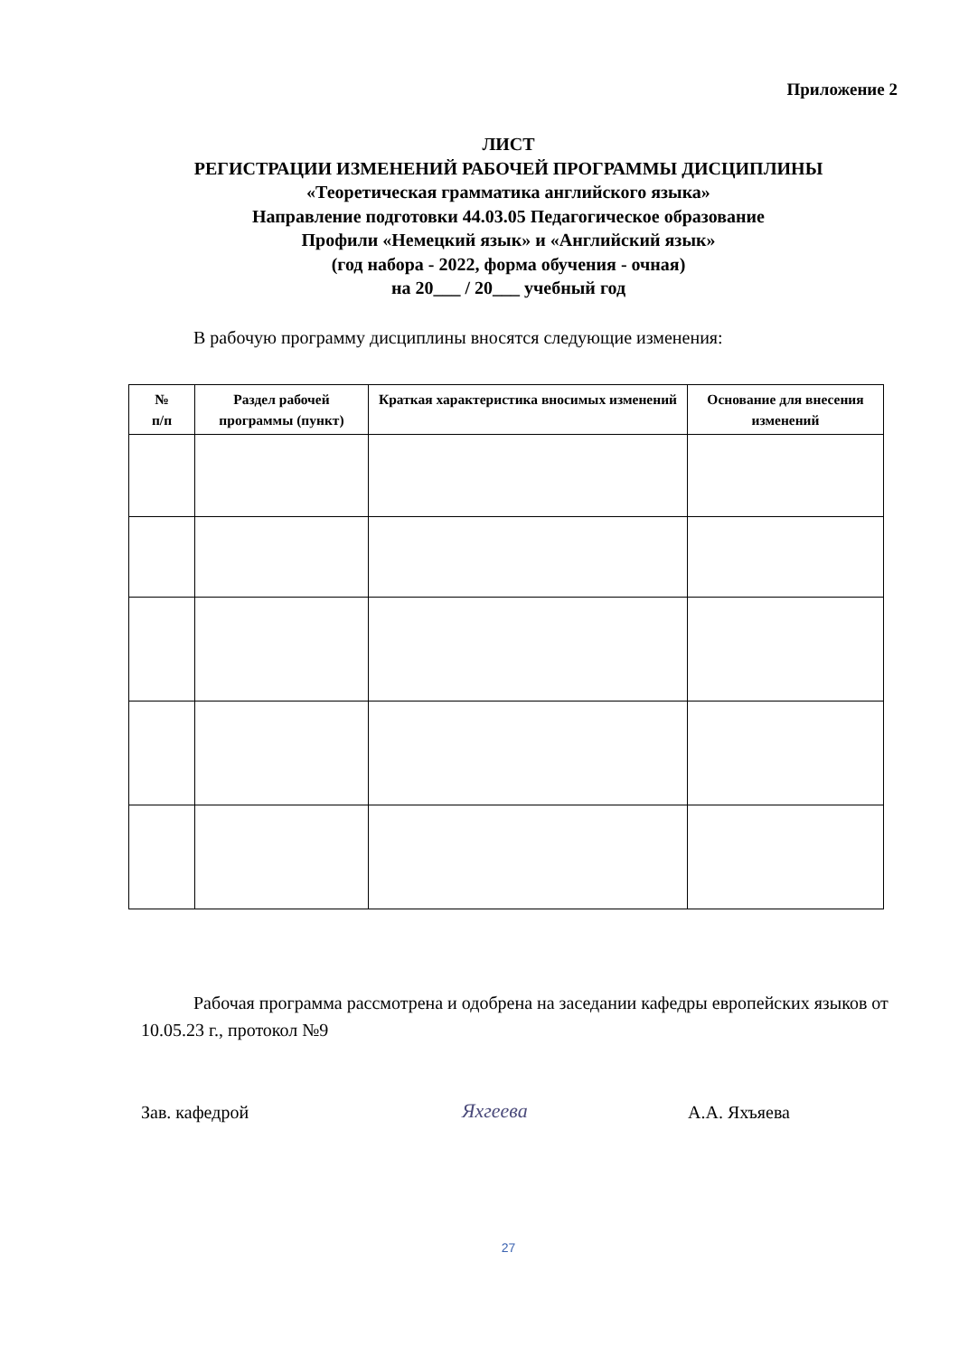Приложение 2
ЛИСТ
РЕГИСТРАЦИИ ИЗМЕНЕНИЙ РАБОЧЕЙ ПРОГРАММЫ ДИСЦИПЛИНЫ
«Теоретическая грамматика английского языка»
Направление подготовки 44.03.05 Педагогическое образование
Профили «Немецкий язык» и «Английский язык»
(год набора - 2022, форма обучения - очная)
на 20___ / 20___ учебный год
В рабочую программу дисциплины вносятся следующие изменения:
| № п/п | Раздел рабочей программы (пункт) | Краткая характеристика вносимых изменений | Основание для внесения изменений |
| --- | --- | --- | --- |
Рабочая программа рассмотрена и одобрена на заседании кафедры европейских языков от 10.05.23 г., протокол №9
Зав. кафедрой Яхгеева А.А. Яхъяева
27